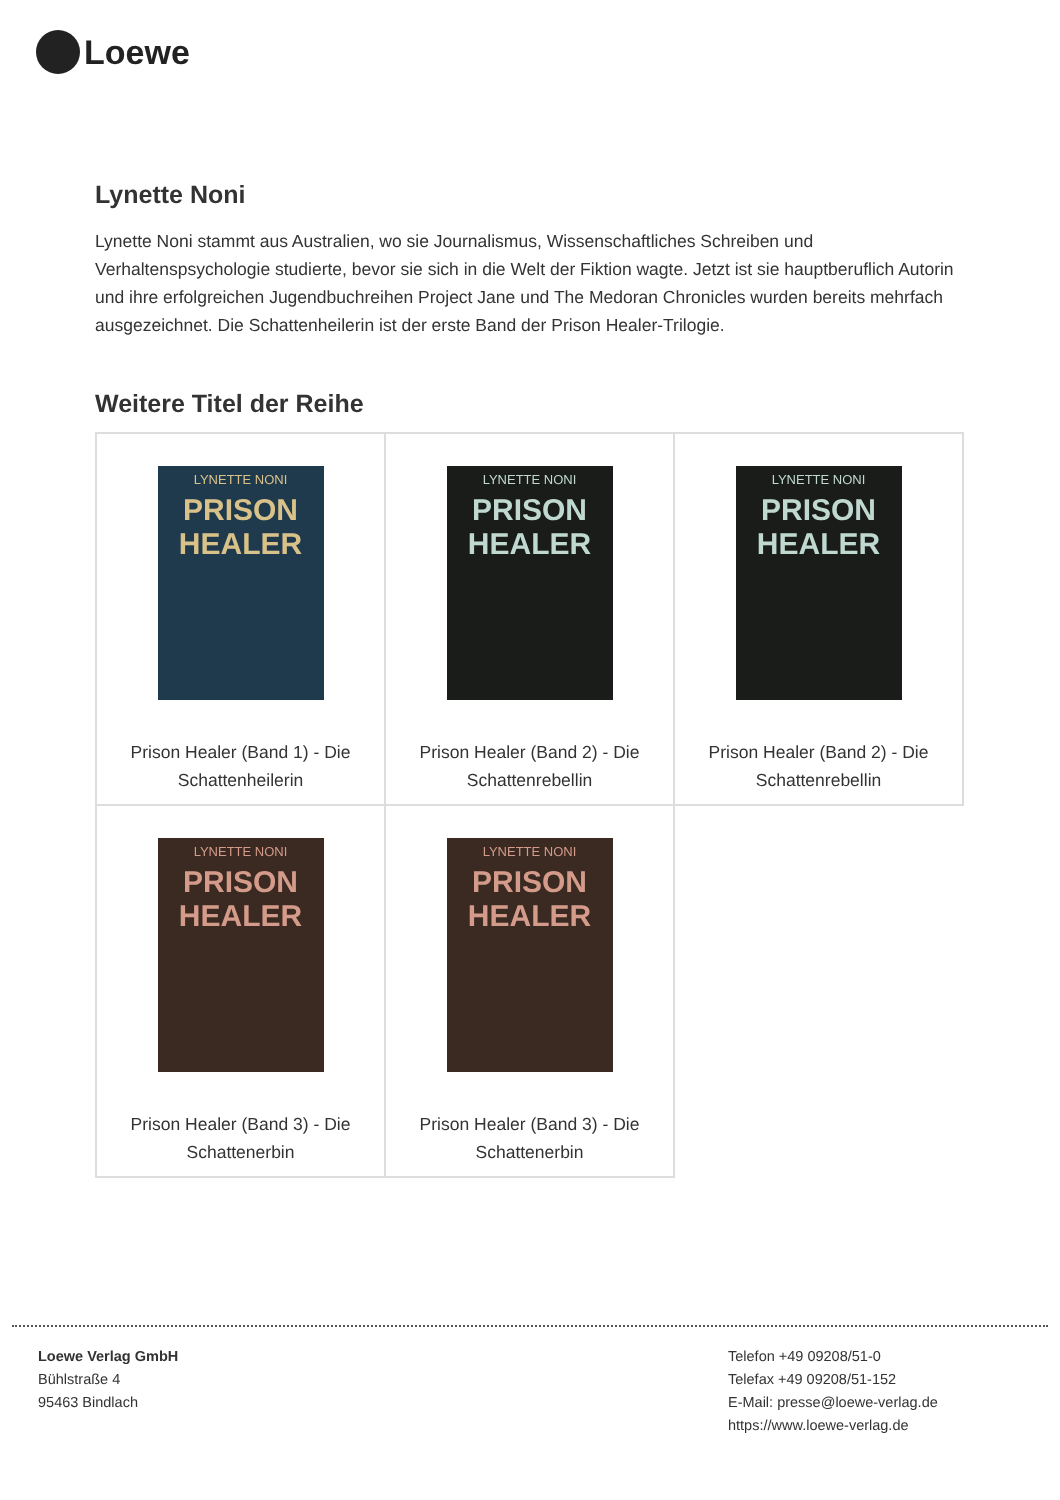Loewe
Lynette Noni
Lynette Noni stammt aus Australien, wo sie Journalismus, Wissenschaftliches Schreiben und Verhaltenspsychologie studierte, bevor sie sich in die Welt der Fiktion wagte. Jetzt ist sie hauptberuflich Autorin und ihre erfolgreichen Jugendbuchreihen Project Jane und The Medoran Chronicles wurden bereits mehrfach ausgezeichnet. Die Schattenheilerin ist der erste Band der Prison Healer-Trilogie.
Weitere Titel der Reihe
| LYNETTE NONI PRISON HEALER Prison Healer (Band 1) - Die Schattenheilerin | LYNETTE NONI PRISON HEALER Prison Healer (Band 2) - Die Schattenrebellin | LYNETTE NONI PRISON HEALER Prison Healer (Band 2) - Die Schattenrebellin |
| LYNETTE NONI PRISON HEALER Prison Healer (Band 3) - Die Schattenerbin | LYNETTE NONI PRISON HEALER Prison Healer (Band 3) - Die Schattenerbin | |
Loewe Verlag GmbH
Bühlstraße 4
95463 Bindlach
Telefon +49 09208/51-0
Telefax +49 09208/51-152
E-Mail: presse@loewe-verlag.de
https://www.loewe-verlag.de